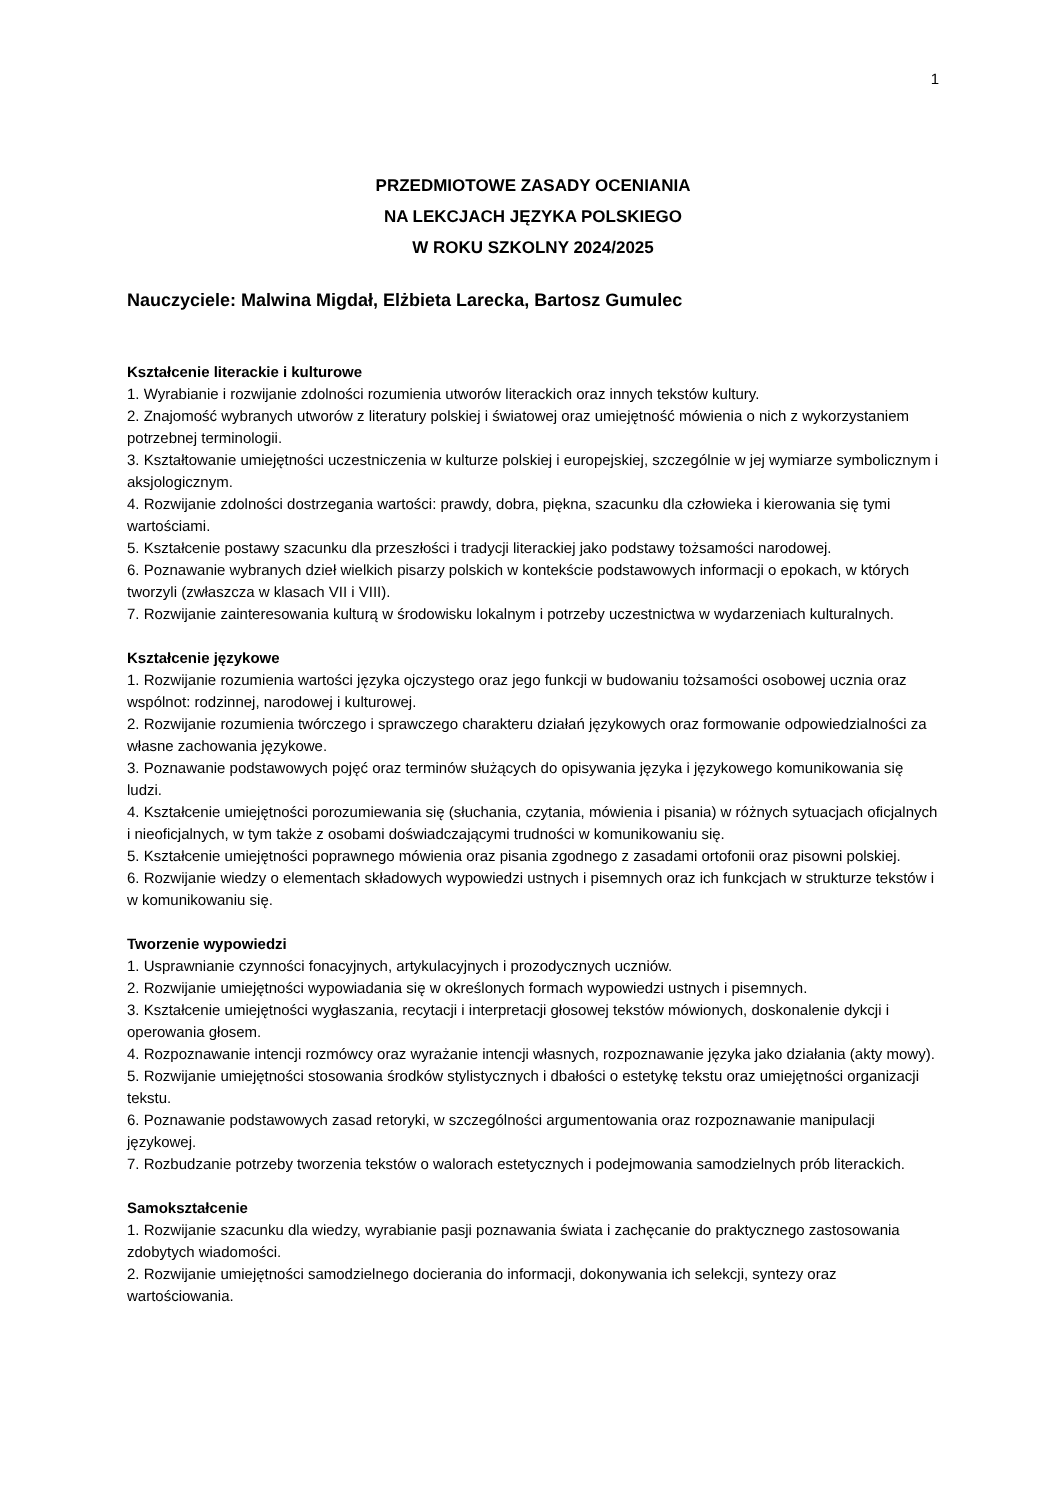1
PRZEDMIOTOWE ZASADY OCENIANIA
NA LEKCJACH JĘZYKA POLSKIEGO
W ROKU SZKOLNY 2024/2025
Nauczyciele: Malwina Migdał, Elżbieta Larecka, Bartosz Gumulec
Kształcenie literackie i kulturowe
1. Wyrabianie i rozwijanie zdolności rozumienia utworów literackich oraz innych tekstów kultury.
2. Znajomość wybranych utworów z literatury polskiej i światowej oraz umiejętność mówienia o nich z wykorzystaniem potrzebnej terminologii.
3. Kształtowanie umiejętności uczestniczenia w kulturze polskiej i europejskiej, szczególnie w jej wymiarze symbolicznym i aksjologicznym.
4. Rozwijanie zdolności dostrzegania wartości: prawdy, dobra, piękna, szacunku dla człowieka i kierowania się tymi wartościami.
5. Kształcenie postawy szacunku dla przeszłości i tradycji literackiej jako podstawy tożsamości narodowej.
6. Poznawanie wybranych dzieł wielkich pisarzy polskich w kontekście podstawowych informacji o epokach, w których tworzyli (zwłaszcza w klasach VII i VIII).
7. Rozwijanie zainteresowania kulturą w środowisku lokalnym i potrzeby uczestnictwa w wydarzeniach kulturalnych.
Kształcenie językowe
1. Rozwijanie rozumienia wartości języka ojczystego oraz jego funkcji w budowaniu tożsamości osobowej ucznia oraz wspólnot: rodzinnej, narodowej i kulturowej.
2. Rozwijanie rozumienia twórczego i sprawczego charakteru działań językowych oraz formowanie odpowiedzialności za własne zachowania językowe.
3. Poznawanie podstawowych pojęć oraz terminów służących do opisywania języka i językowego komunikowania się ludzi.
4. Kształcenie umiejętności porozumiewania się (słuchania, czytania, mówienia i pisania) w różnych sytuacjach oficjalnych i nieoficjalnych, w tym także z osobami doświadczającymi trudności w komunikowaniu się.
5. Kształcenie umiejętności poprawnego mówienia oraz pisania zgodnego z zasadami ortofonii oraz pisowni polskiej.
6. Rozwijanie wiedzy o elementach składowych wypowiedzi ustnych i pisemnych oraz ich funkcjach w strukturze tekstów i w komunikowaniu się.
Tworzenie wypowiedzi
1. Usprawnianie czynności fonacyjnych, artykulacyjnych i prozodycznych uczniów.
2. Rozwijanie umiejętności wypowiadania się w określonych formach wypowiedzi ustnych i pisemnych.
3. Kształcenie umiejętności wygłaszania, recytacji i interpretacji głosowej tekstów mówionych, doskonalenie dykcji i operowania głosem.
4. Rozpoznawanie intencji rozmówcy oraz wyrażanie intencji własnych, rozpoznawanie języka jako działania (akty mowy).
5. Rozwijanie umiejętności stosowania środków stylistycznych i dbałości o estetykę tekstu oraz umiejętności organizacji tekstu.
6. Poznawanie podstawowych zasad retoryki, w szczególności argumentowania oraz rozpoznawanie manipulacji językowej.
7. Rozbudzanie potrzeby tworzenia tekstów o walorach estetycznych i podejmowania samodzielnych prób literackich.
Samokształcenie
1. Rozwijanie szacunku dla wiedzy, wyrabianie pasji poznawania świata i zachęcanie do praktycznego zastosowania zdobytych wiadomości.
2. Rozwijanie umiejętności samodzielnego docierania do informacji, dokonywania ich selekcji, syntezy oraz wartościowania.